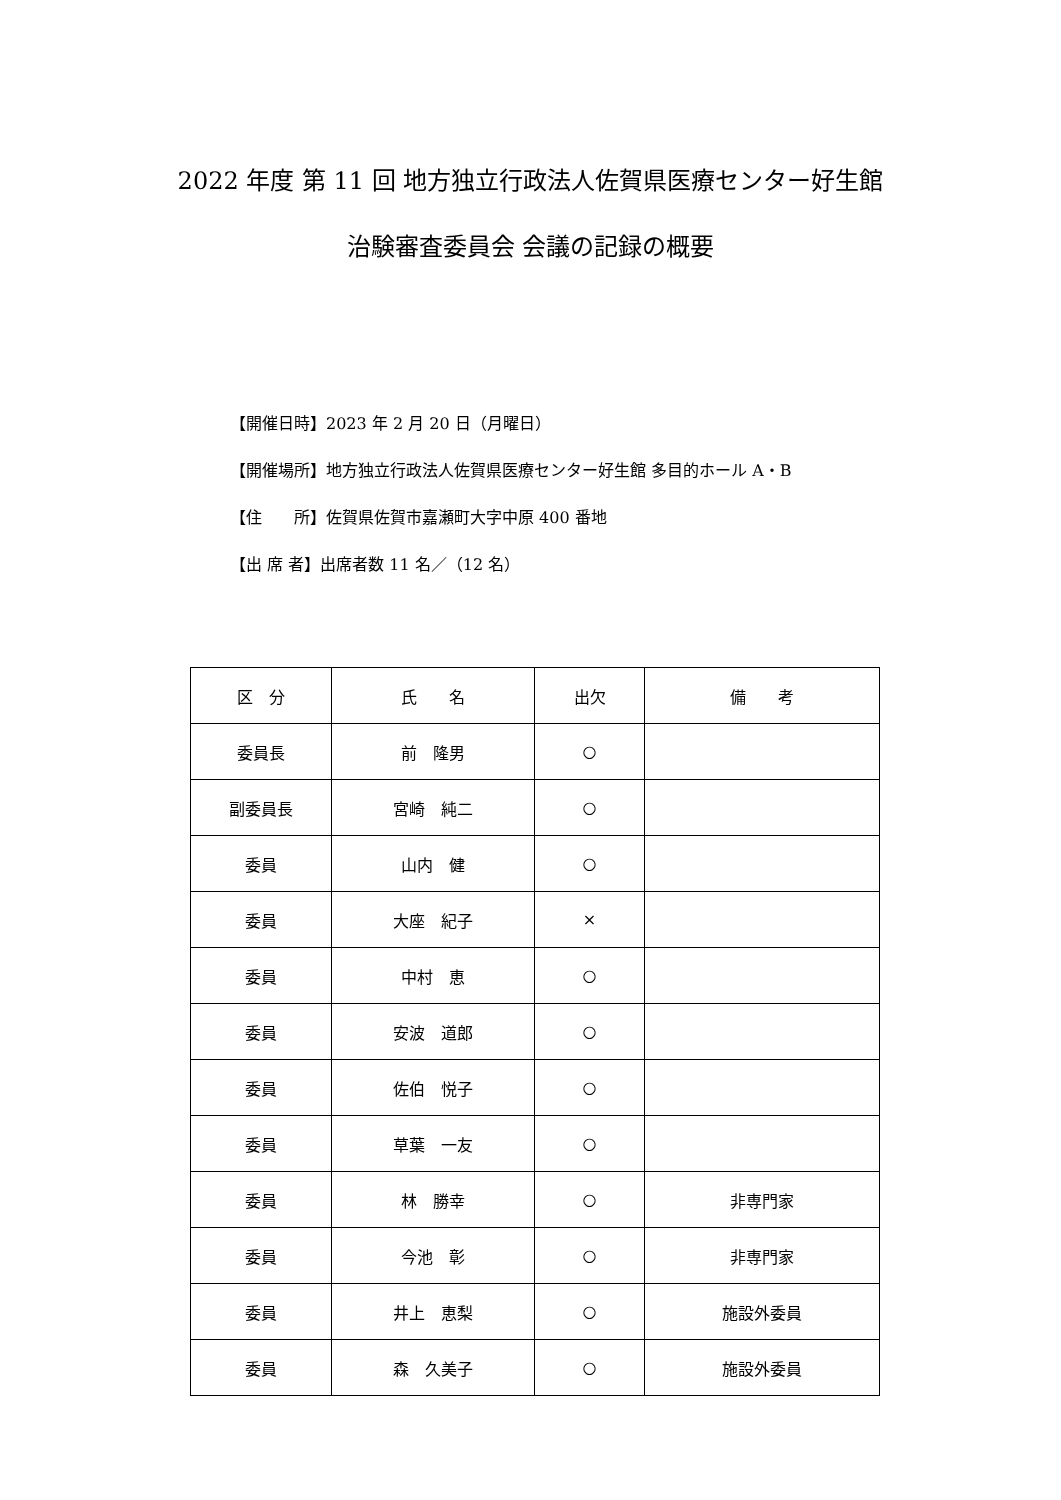2022 年度 第 11 回 地方独立行政法人佐賀県医療センター好生館
治験審査委員会 会議の記録の概要
【開催日時】2023 年 2 月 20 日（月曜日）
【開催場所】地方独立行政法人佐賀県医療センター好生館 多目的ホール A・B
【住　　所】佐賀県佐賀市嘉瀬町大字中原 400 番地
【出 席 者】出席者数 11 名／（12 名）
| 区 分 | 氏 名 | 出欠 | 備 考 |
| --- | --- | --- | --- |
| 委員長 | 前 隆男 | ○ | |
| 副委員長 | 宮崎 純二 | ○ | |
| 委員 | 山内 健 | ○ | |
| 委員 | 大座 紀子 | × | |
| 委員 | 中村 恵 | ○ | |
| 委員 | 安波 道郎 | ○ | |
| 委員 | 佐伯 悦子 | ○ | |
| 委員 | 草葉 一友 | ○ | |
| 委員 | 林 勝幸 | ○ | 非専門家 |
| 委員 | 今池 彰 | ○ | 非専門家 |
| 委員 | 井上 恵梨 | ○ | 施設外委員 |
| 委員 | 森 久美子 | ○ | 施設外委員 |